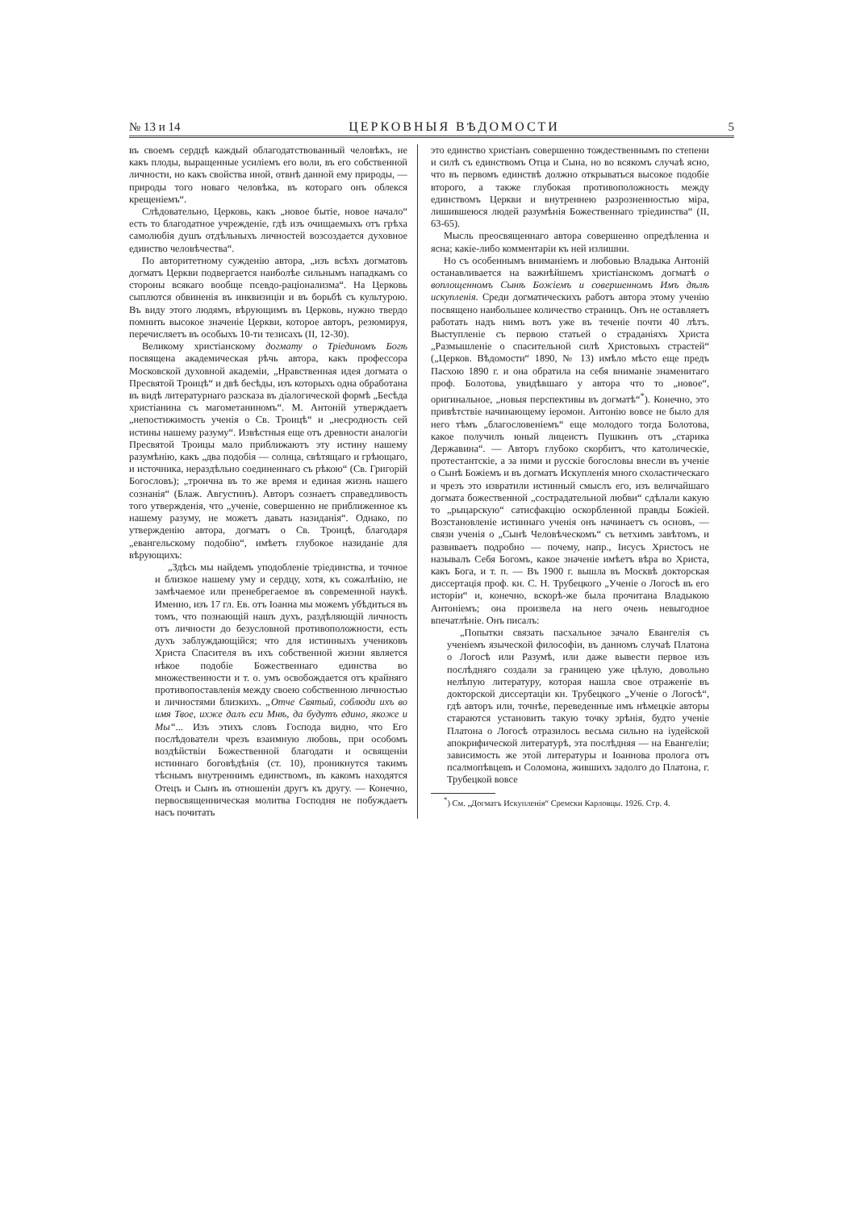№ 13 и 14 ЦЕРКОВНЫЯ ВѢДОМОСТИ 5
въ своемъ сердцѣ каждый облагодатствованный человѣкъ, не какъ плоды, выращенные усиліемъ его воли, въ его собственной личности, но какъ свойства иной, отвнѣ данной ему природы, — природы того новаго человѣка, въ котораго онъ облекся крещеніемъ“.
Слѣдовательно, Церковь, какъ „новое бытіе, новое начало“ есть то благодатное учрежденіе, гдѣ изъ очищаемыхъ отъ грѣха самолюбія душъ отдѣльныхъ личностей возсоздается духовное единство человѣчества“.
По авторитетному сужденію автора, „изъ всѣхъ догматовъ догматъ Церкви подвергается наиболѣе сильнымъ нападкамъ со стороны всякаго вообще псевдо-раціонализма“. На Церковь сыплются обвиненія въ инквизиціи и въ борьбѣ съ культурою. Въ виду этого людямъ, вѣрующимъ въ Церковь, нужно твердо помнить высокое значеніе Церкви, которое авторъ, резюмируя, перечисляетъ въ особыхъ 10-ти тезисахъ (II, 12-30).
Великому христіанскому догмату о Тріединомъ Богѣ посвящена академическая рѣчь автора, какъ профессора Московской духовной академіи, „Нравственная идея догмата о Пресвятой Троицѣ“ и двѣ бесѣды, изъ которыхъ одна обработана въ видѣ литературнаго разсказа въ діалогической формѣ „Бесѣда христіанина съ магометаниномъ“. М. Антоній утверждаетъ „непостижимость ученія о Св. Троицѣ“ и „несродность сей истины нашему разуму“. Извѣстныя еще отъ древности аналогіи Пресвятой Троицы мало приближаютъ эту истину нашему разумѣнію, какъ „два подобія — солнца, свѣтящаго и грѣющаго, и источника, нераздѣльно соединеннаго съ рѣкою“ (Св. Григорій Богословъ); „троична въ то же время и единая жизнь нашего сознанія“ (Блаж. Августинъ). Авторъ сознаетъ справедливость того утвержденія, что „ученіе, совершенно не приближенное къ нашему разуму, не можетъ давать назиданія“. Однако, по утвержденію автора, догматъ о Св. Троицѣ, благодаря „евангельскому подобію“, имѣетъ глубокое назиданіе для вѣрующихъ:
„Здѣсь мы найдемъ уподобленіе тріединства, и точное и близкое нашему уму и сердцу, хотя, къ сожалѣнію, не замѣчаемое или пренебрегаемое въ современной наукѣ. Именно, изъ 17 гл. Ев. отъ Іоанна мы можемъ убѣдиться въ томъ, что познающій нашъ духъ, раздѣляющій личность отъ личности до безусловной противоположности, есть духъ заблуждающійся; что для истинныхъ учениковъ Христа Спасителя въ ихъ собственной жизни является нѣкое подобіе Божественнаго единства во множественности и т. о. умъ освобождается отъ крайняго противопоставленія между своею собственною личностью и личностями близкихъ. „Отче Святый, соблюди ихъ во имя Твое, ихже далъ еси Мнѣ, да будутъ едино, якоже и Мы“... Изъ этихъ словъ Господа видно, что Его послѣдователи чрезъ взаимную любовь, при особомъ воздѣйствіи Божественной благодати и освященіи истиннаго боговѣдѣнія (ст. 10), проникнутся такимъ тѣснымъ внутреннимъ единствомъ, въ какомъ находятся Отецъ и Сынъ въ отношеніи другъ къ другу. — Конечно, первосвященническая молитва Господня не побуждаетъ насъ почитать
это единство христіанъ совершенно тождественнымъ по степени и силѣ съ единствомъ Отца и Сына, но во всякомъ случаѣ ясно, что въ первомъ единствѣ должно открываться высокое подобіе второго, а также глубокая противоположность между единствомъ Церкви и внутреннею разрозненностью міра, лишившеюся людей разумѣнія Божественнаго тріединства“ (II, 63-65).
Мысль преосвященнаго автора совершенно опредѣленна и ясна; какіе-либо комментаріи къ ней излишни.
Но съ особеннымъ вниманіемъ и любовью Владыка Антоній останавливается на важнѣйшемъ христіанскомъ догматѣ о воплощенномъ Сынѣ Божіемъ и совершенномъ Имъ дѣлѣ искупленія. Среди догматическихъ работъ автора этому ученію посвящено наибольшее количество страницъ. Онъ не оставляетъ работать надъ нимъ вотъ уже въ теченіе почти 40 лѣтъ. Выступленіе съ первою статьей о страданіяхъ Христа „Размышленіе о спасительной силѣ Христовыхъ страстей“ („Церков. Вѣдомости“ 1890, № 13) имѣло мѣсто еще предъ Пасхою 1890 г. и она обратила на себя вниманіе знаменитаго проф. Болотова, увидѣвшаго у автора что то „новое“, оригинальное, „новыя перспективы въ догматѣ“<sup>*</sup>). Конечно, это привѣтствіе начинающему іеромон. Антонію вовсе не было для него тѣмъ „благословеніемъ“ еще молодого тогда Болотова, какое получилъ юный лицеистъ Пушкинъ отъ „старика Державина“. — Авторъ глубоко скорбитъ, что католическіе, протестантскіе, а за ними и русскіе богословы внесли въ ученіе о Сынѣ Божіемъ и въ догматъ Искупленія много схоластическаго и чрезъ это извратили истинный смыслъ его, изъ величайшаго догмата божественной „сострадательной любви“ сдѣлали какую то „рыцарскую“ сатисфакцію оскорбленной правды Божіей. Возстановленіе истиннаго ученія онъ начинаетъ съ основъ, — связи ученія о „Сынѣ Человѣческомъ“ съ ветхимъ завѣтомъ, и развиваетъ подробно — почему, напр., Іисусъ Христосъ не называлъ Себя Богомъ, какое значеніе имѣетъ вѣра во Христа, какъ Бога, и т. п. — Въ 1900 г. вышла въ Москвѣ докторская диссертація проф. кн. С. Н. Трубецкого „Ученіе о Логосѣ въ его исторіи“ и, конечно, вскорѣ-же была прочитана Владыкою Антоніемъ; она произвела на него очень невыгодное впечатлѣніе. Онъ писалъ:
„Попытки связать пасхальное зачало Евангелія съ ученіемъ языческой философіи, въ данномъ случаѣ Платона о Логосѣ или Разумѣ, или даже вывести первое изъ послѣдняго создали за границею уже цѣлую, довольно нелѣпую литературу, которая нашла свое отраженіе въ докторской диссертаціи кн. Трубецкого „Ученіе о Логосѣ“, гдѣ авторъ или, точнѣе, переведенные имъ нѣмецкіе авторы стараются установить такую точку зрѣнія, будто ученіе Платона о Логосѣ отразилось весьма сильно на іудейской апокрифической литературѣ, эта послѣдняя — на Евангеліи; зависимость же этой литературы и Іоаннова пролога отъ псалмопѣвцевъ и Соломона, жившихъ задолго до Платона, г. Трубецкой вовсе
<sup>*</sup>) См. „Догматъ Искупленія“ Сремски Карловцы. 1926. Стр. 4.